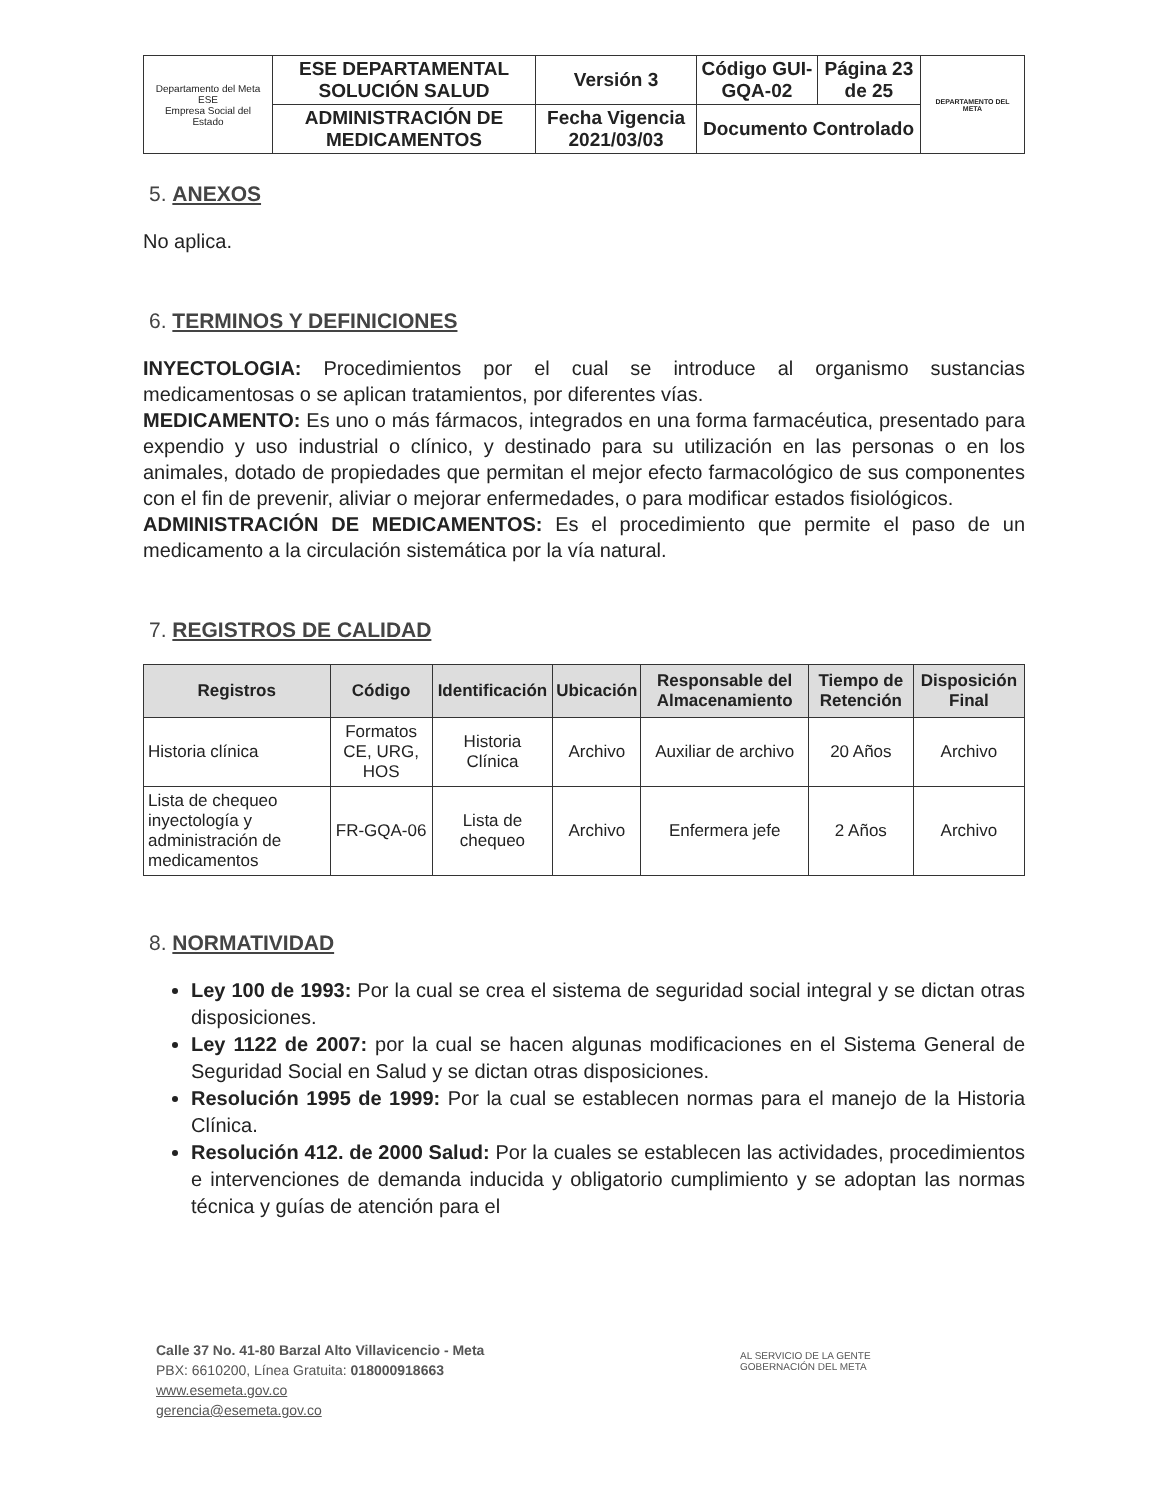| Departamento del Meta ESE Empresa Social del Estado | ESE DEPARTAMENTAL SOLUCIÓN SALUD | Versión 3 | Código GUI-GQA-02 | Página 23 de 25 | DEPARTAMENTO DEL META |
| | ADMINISTRACIÓN DE MEDICAMENTOS | Fecha Vigencia 2021/03/03 | Documento Controlado | | |
5. ANEXOS
No aplica.
6. TERMINOS Y DEFINICIONES
INYECTOLOGIA: Procedimientos por el cual se introduce al organismo sustancias medicamentosas o se aplican tratamientos, por diferentes vías.
MEDICAMENTO: Es uno o más fármacos, integrados en una forma farmacéutica, presentado para expendio y uso industrial o clínico, y destinado para su utilización en las personas o en los animales, dotado de propiedades que permitan el mejor efecto farmacológico de sus componentes con el fin de prevenir, aliviar o mejorar enfermedades, o para modificar estados fisiológicos.
ADMINISTRACIÓN DE MEDICAMENTOS: Es el procedimiento que permite el paso de un medicamento a la circulación sistemática por la vía natural.
7. REGISTROS DE CALIDAD
| Registros | Código | Identificación | Ubicación | Responsable del Almacenamiento | Tiempo de Retención | Disposición Final |
| --- | --- | --- | --- | --- | --- | --- |
| Historia clínica | Formatos CE, URG, HOS | Historia Clínica | Archivo | Auxiliar de archivo | 20 Años | Archivo |
| Lista de chequeo inyectología y administración de medicamentos | FR-GQA-06 | Lista de chequeo | Archivo | Enfermera jefe | 2 Años | Archivo |
8. NORMATIVIDAD
Ley 100 de 1993: Por la cual se crea el sistema de seguridad social integral y se dictan otras disposiciones.
Ley 1122 de 2007: por la cual se hacen algunas modificaciones en el Sistema General de Seguridad Social en Salud y se dictan otras disposiciones.
Resolución 1995 de 1999: Por la cual se establecen normas para el manejo de la Historia Clínica.
Resolución 412. de 2000 Salud: Por la cuales se establecen las actividades, procedimientos e intervenciones de demanda inducida y obligatorio cumplimiento y se adoptan las normas técnica y guías de atención para el
Calle 37 No. 41-80 Barzal Alto Villavicencio - Meta
PBX: 6610200, Línea Gratuita: 018000918663
www.esemeta.gov.co
gerencia@esemeta.gov.co
AL SERVICIO DE LA GENTE
GOBERNACIÓN DEL META